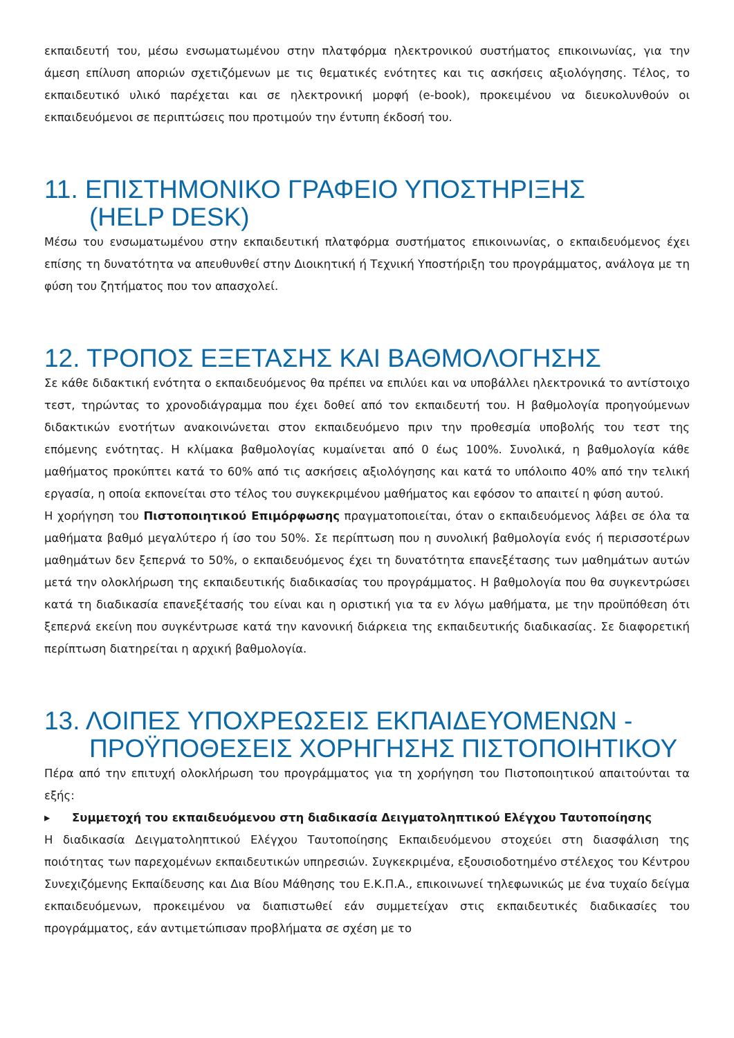εκπαιδευτή του, μέσω ενσωματωμένου στην πλατφόρμα ηλεκτρονικού συστήματος επικοινωνίας, για την άμεση επίλυση αποριών σχετιζόμενων με τις θεματικές ενότητες και τις ασκήσεις αξιολόγησης. Τέλος, το εκπαιδευτικό υλικό παρέχεται και σε ηλεκτρονική μορφή (e-book), προκειμένου να διευκολυνθούν οι εκπαιδευόμενοι σε περιπτώσεις που προτιμούν την έντυπη έκδοσή του.
11. ΕΠΙΣΤΗΜΟΝΙΚΟ ΓΡΑΦΕΙΟ ΥΠΟΣΤΗΡΙΞΗΣ
(HELP DESK)
Μέσω του ενσωματωμένου στην εκπαιδευτική πλατφόρμα συστήματος επικοινωνίας, ο εκπαιδευόμενος έχει επίσης τη δυνατότητα να απευθυνθεί στην Διοικητική ή Τεχνική Υποστήριξη του προγράμματος, ανάλογα με τη φύση του ζητήματος που τον απασχολεί.
12. ΤΡΟΠΟΣ ΕΞΕΤΑΣΗΣ ΚΑΙ ΒΑΘΜΟΛΟΓΗΣΗΣ
Σε κάθε διδακτική ενότητα ο εκπαιδευόμενος θα πρέπει να επιλύει και να υποβάλλει ηλεκτρονικά το αντίστοιχο τεστ, τηρώντας το χρονοδιάγραμμα που έχει δοθεί από τον εκπαιδευτή του. Η βαθμολογία προηγούμενων διδακτικών ενοτήτων ανακοινώνεται στον εκπαιδευόμενο πριν την προθεσμία υποβολής του τεστ της επόμενης ενότητας. Η κλίμακα βαθμολογίας κυμαίνεται από 0 έως 100%. Συνολικά, η βαθμολογία κάθε μαθήματος προκύπτει κατά το 60% από τις ασκήσεις αξιολόγησης και κατά το υπόλοιπο 40% από την τελική εργασία, η οποία εκπονείται στο τέλος του συγκεκριμένου μαθήματος και εφόσον το απαιτεί η φύση αυτού.
Η χορήγηση του Πιστοποιητικού Επιμόρφωσης πραγματοποιείται, όταν ο εκπαιδευόμενος λάβει σε όλα τα μαθήματα βαθμό μεγαλύτερο ή ίσο του 50%. Σε περίπτωση που η συνολική βαθμολογία ενός ή περισσοτέρων μαθημάτων δεν ξεπερνά το 50%, ο εκπαιδευόμενος έχει τη δυνατότητα επανεξέτασης των μαθημάτων αυτών μετά την ολοκλήρωση της εκπαιδευτικής διαδικασίας του προγράμματος. Η βαθμολογία που θα συγκεντρώσει κατά τη διαδικασία επανεξέτασής του είναι και η οριστική για τα εν λόγω μαθήματα, με την προϋπόθεση ότι ξεπερνά εκείνη που συγκέντρωσε κατά την κανονική διάρκεια της εκπαιδευτικής διαδικασίας. Σε διαφορετική περίπτωση διατηρείται η αρχική βαθμολογία.
13. ΛΟΙΠΕΣ ΥΠΟΧΡΕΩΣΕΙΣ ΕΚΠΑΙΔΕΥΟΜΕΝΩΝ -
ΠΡΟΫΠΟΘΕΣΕΙΣ ΧΟΡΗΓΗΣΗΣ ΠΙΣΤΟΠΟΙΗΤΙΚΟΥ
Πέρα από την επιτυχή ολοκλήρωση του προγράμματος για τη χορήγηση του Πιστοποιητικού απαιτούνται τα εξής:
▸ Συμμετοχή του εκπαιδευόμενου στη διαδικασία Δειγματοληπτικού Ελέγχου Ταυτοποίησης
Η διαδικασία Δειγματοληπτικού Ελέγχου Ταυτοποίησης Εκπαιδευόμενου στοχεύει στη διασφάλιση της ποιότητας των παρεχομένων εκπαιδευτικών υπηρεσιών. Συγκεκριμένα, εξουσιοδοτημένο στέλεχος του Κέντρου Συνεχιζόμενης Εκπαίδευσης και Δια Βίου Μάθησης του Ε.Κ.Π.Α., επικοινωνεί τηλεφωνικώς με ένα τυχαίο δείγμα εκπαιδευόμενων, προκειμένου να διαπιστωθεί εάν συμμετείχαν στις εκπαιδευτικές διαδικασίες του προγράμματος, εάν αντιμετώπισαν προβλήματα σε σχέση με το